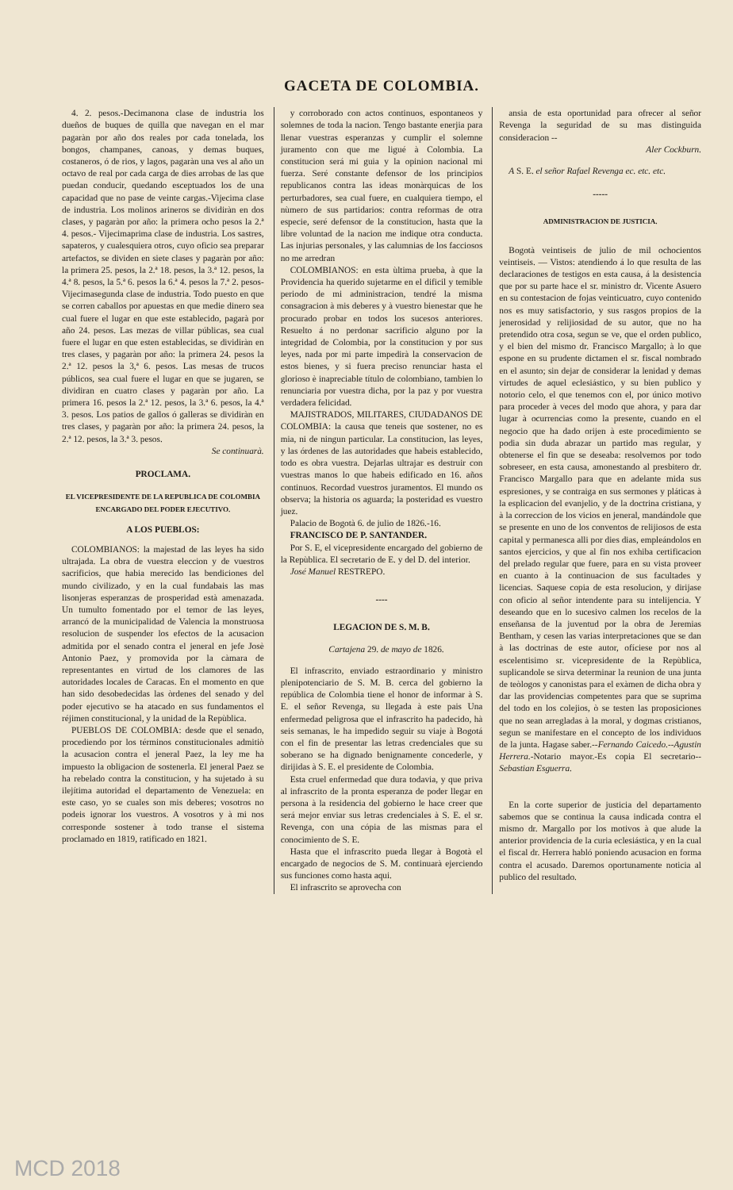GACETA DE COLOMBIA.
4. 2. pesos.-Decimanona clase de industria los dueños de buques de quilla que navegan en el mar pagaràn por año dos reales por cada tonelada, los bongos, champanes, canoas, y demas buques, costaneros, ó de rios, y lagos, pagaràn una ves al año un octavo de real por cada carga de dies arrobas de las que puedan conducir, quedando esceptuados los de una capacidad que no pase de veinte cargas.-Vijecima clase de industria. Los molinos arineros se dividiràn en dos clases, y pagaràn por año: la primera ocho pesos la 2.ª 4. pesos.- Vijecimaprima clase de industria. Los sastres, sapateros, y cualesquiera otros, cuyo oficio sea preparar artefactos, se dividen en siete clases y pagaràn por año: la primera 25. pesos, la 2.ª 18. pesos, la 3.ª 12. pesos, la 4.ª 8. pesos, la 5.ª 6. pesos la 6.ª 4. pesos la 7.ª 2. pesos-Vijecimasegunda clase de industria. Todo puesto en que se corren caballos por apuestas en que medie dinero sea cual fuere el lugar en que este establecido, pagarà por año 24. pesos. Las mezas de villar públicas, sea cual fuere el lugar en que esten establecidas, se dividiràn en tres clases, y pagaràn por año: la primera 24. pesos la 2.ª 12. pesos la 3,ª 6. pesos. Las mesas de trucos públicos, sea cual fuere el lugar en que se jugaren, se dividiran en cuatro clases y pagaràn por año. La primera 16. pesos la 2.ª 12. pesos, la 3.ª 6. pesos, la 4.ª 3. pesos. Los patios de gallos ó galleras se dividiràn en tres clases, y pagaràn por año: la primera 24. pesos, la 2.ª 12. pesos, la 3.ª 3. pesos.
Se continuarà.
PROCLAMA.
EL VICEPRESIDENTE DE LA REPUBLICA DE COLOMBIA ENCARGADO DEL PODER EJECUTIVO.
A LOS PUEBLOS:
COLOMBIANOS: la majestad de las leyes ha sido ultrajada. La obra de vuestra eleccion y de vuestros sacrificios, que habia merecido las bendiciones del mundo civilizado, y en la cual fundabais las mas lisonjeras esperanzas de prosperidad està amenazada. Un tumulto fomentado por el temor de las leyes, arrancó de la municipalidad de Valencia la monstruosa resolucion de suspender los efectos de la acusacion admitida por el senado contra el jeneral en jefe Josè Antonio Paez, y promovida por la càmara de representantes en virtud de los clamores de las autoridades locales de Caracas. En el momento en que han sido desobedecidas las òrdenes del senado y del poder ejecutivo se ha atacado en sus fundamentos el réjimen constitucional, y la unidad de la Repùblica.
PUEBLOS DE COLOMBIA: desde que el senado, procediendo por los términos constitucionales admitiò la acusacion contra el jeneral Paez, la ley me ha impuesto la obligacion de sostenerla. El jeneral Paez se ha rebelado contra la constitucion, y ha sujetado à su ilejítima autoridad el departamento de Venezuela: en este caso, yo se cuales son mis deberes; vosotros no podeis ignorar los vuestros. A vosotros y à mi nos corresponde sostener à todo transe el sistema proclamado en 1819, ratificado en 1821.
y corroborado con actos continuos, espontaneos y solemnes de toda la nacion. Tengo bastante enerjia para llenar vuestras esperanzas y cumplir el solemne juramento con que me ligué à Colombia. La constitucion será mi guia y la opinion nacional mi fuerza. Seré constante defensor de los principios republicanos contra las ideas monàrquicas de los perturbadores, sea cual fuere, en cualquiera tiempo, el nùmero de sus partidarios: contra reformas de otra especie, seré defensor de la constitucion, hasta que la libre voluntad de la nacion me indique otra conducta. Las injurias personales, y las calumnias de los facciosos no me arredran
COLOMBIANOS: en esta ùltima prueba, à que la Providencia ha querido sujetarme en el dificil y temible periodo de mi administracion, tendré la misma consagracion à mis deberes y à vuestro bienestar que he procurado probar en todos los sucesos anteriores. Resuelto á no perdonar sacrificio alguno por la integridad de Colombia, por la constitucion y por sus leyes, nada por mi parte impedirà la conservacion de estos bienes, y si fuera preciso renunciar hasta el glorioso è inapreciable título de colombiano, tambien lo renunciaria por vuestra dicha, por la paz y por vuestra verdadera felicidad.
MAJISTRADOS, MILITARES, CIUDADANOS DE COLOMBIA: la causa que teneis que sostener, no es mia, ni de ningun particular. La constitucion, las leyes, y las órdenes de las autoridades que habeis establecido, todo es obra vuestra. Dejarlas ultrajar es destruir con vuestras manos lo que habeis edificado en 16. años continuos. Recordad vuestros juramentos. El mundo os observa; la historia os aguarda; la posteridad es vuestro juez.
Palacio de Bogotà 6. de julio de 1826.-16.
FRANCISCO DE P. SANTANDER.
Por S. E, el vicepresidente encargado del gobierno de la Repùblica. El secretario de E. y del D. del interior.
José Manuel RESTREPO.
----
LEGACION DE S. M. B.
Cartajena 29. de mayo de 1826.
El infrascrito, enviado estraordinario y ministro plenipotenciario de S. M. B. cerca del gobierno la república de Colombia tiene el honor de informar à S. E. el señor Revenga, su llegada à este pais Una enfermedad peligrosa que el infrascrito ha padecido, hà seis semanas, le ha impedido seguir su viaje à Bogotá con el fin de presentar las letras credenciales que su soberano se ha dignado benignamente concederle, y dirijidas à S. E. el presidente de Colombia.
Esta cruel enfermedad que dura todavia, y que priva al infrascrito de la pronta esperanza de poder llegar en persona à la residencia del gobierno le hace creer que será mejor enviar sus letras credenciales à S. E. el sr. Revenga, con una cópia de las mismas para el conocimiento de S. E.
Hasta que el infrascrito pueda llegar à Bogotà el encargado de negocios de S. M. continuarà ejerciendo sus funciones como hasta aqui.
El infrascrito se aprovecha con
ansia de esta oportunidad para ofrecer al señor Revenga la seguridad de su mas distinguida consideracion --
Aler Cockburn.
A S. E. el señor Rafael Revenga ec. etc. etc.
-----
ADMINISTRACION DE JUSTICIA.
Bogotà veintiseis de julio de mil ochocientos veintiseis. — Vistos: atendiendo á lo que resulta de las declaraciones de testigos en esta causa, á la desistencia que por su parte hace el sr. ministro dr. Vicente Asuero en su contestacion de fojas veinticuatro, cuyo contenido nos es muy satisfactorio, y sus rasgos propios de la jenerosidad y relijiosidad de su autor, que no ha pretendido otra cosa, segun se ve, que el orden publico, y el bien del mismo dr. Francisco Margallo; à lo que espone en su prudente dictamen el sr. fiscal nombrado en el asunto; sin dejar de considerar la lenidad y demas virtudes de aquel eclesiástico, y su bien publico y notorio celo, el que tenemos con el, por único motivo para proceder à veces del modo que ahora, y para dar lugar à ocurrencias como la presente, cuando en el negocio que ha dado orijen à este procedimiento se podia sin duda abrazar un partido mas regular, y obtenerse el fin que se deseaba: resolvemos por todo sobreseer, en esta causa, amonestando al presbitero dr. Francisco Margallo para que en adelante mida sus espresiones, y se contraiga en sus sermones y pláticas à la esplicacion del evanjelio, y de la doctrina cristiana, y à la correccion de los vicios en jeneral, mandándole que se presente en uno de los conventos de relijiosos de esta capital y permanesca alli por dies dias, empleándolos en santos ejercicios, y que al fin nos exhiba certificacion del prelado regular que fuere, para en su vista proveer en cuanto à la continuacion de sus facultades y licencias. Saquese copia de esta resolucion, y dirijase con oficio al señor intendente para su intelijencia. Y deseando que en lo sucesivo calmen los recelos de la enseñansa de la juventud por la obra de Jeremias Bentham, y cesen las varias interpretaciones que se dan à las doctrinas de este autor, ofíciese por nos al escelentisimo sr. vicepresidente de la Repùblica, suplicandole se sirva determinar la reunion de una junta de teòlogos y canonistas para el exàmen de dicha obra y dar las providencias competentes para que se suprima del todo en los colejios, ò se testen las proposiciones que no sean arregladas à la moral, y dogmas cristianos, segun se manifestare en el concepto de los individuos de la junta. Hagase saber.--Fernando Caicedo.--Agustin Herrera.-Notario mayor.-Es copia El secretario--Sebastian Esguerra.
En la corte superior de justicia del departamento sabemos que se continua la causa indicada contra el mismo dr. Margallo por los motivos à que alude la anterior providencia de la curia eclesiástica, y en la cual el fiscal dr. Herrera habló poniendo acusacion en forma contra el acusado. Daremos oportunamente noticia al publico del resultado.
MCD 2018